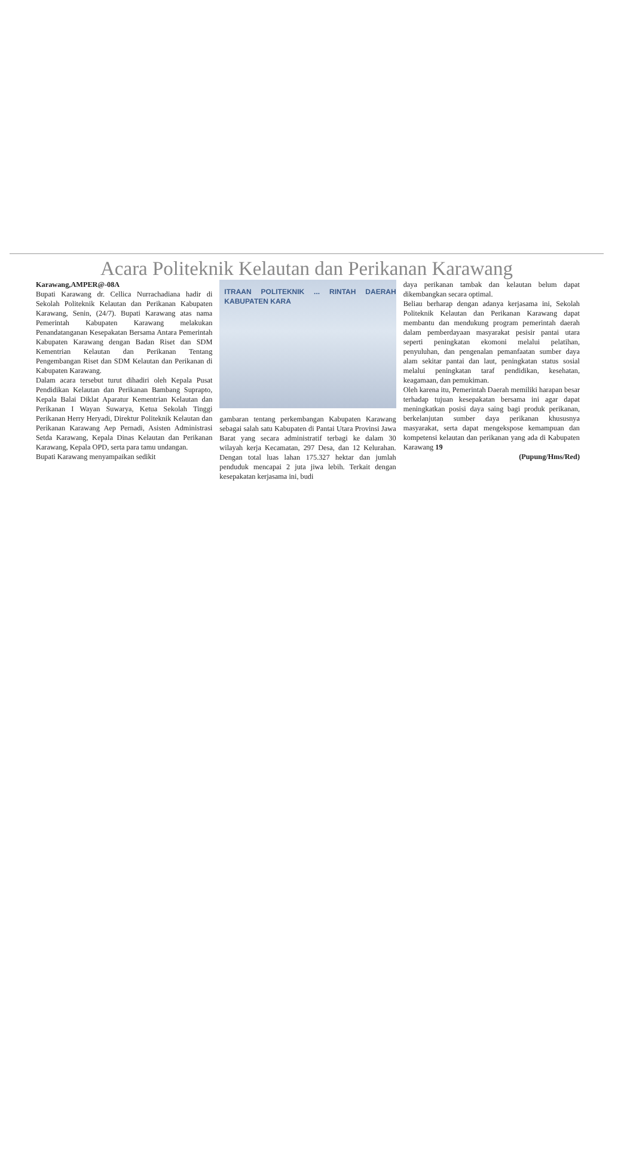Acara Politeknik Kelautan dan Perikanan Karawang
Karawang,AMPER@-08A
Bupati Karawang dr. Cellica Nurrachadiana hadir di Sekolah Politeknik Kelautan dan Perikanan Kabupaten Karawang, Senin, (24/7). Bupati Karawang atas nama Pemerintah Kabupaten Karawang melakukan Penandatanganan Kesepakatan Bersama Antara Pemerintah Kabupaten Karawang dengan Badan Riset dan SDM Kementrian Kelautan dan Perikanan Tentang Pengembangan Riset dan SDM Kelautan dan Perikanan di Kabupaten Karawang.
Dalam acara tersebut turut dihadiri oleh Kepala Pusat Pendidikan Kelautan dan Perikanan Bambang Suprapto, Kepala Balai Diklat Aparatur Kementrian Kelautan dan Perikanan I Wayan Suwarya, Ketua Sekolah Tinggi Perikanan Herry Heryadi, Direktur Politeknik Kelautan dan Perikanan Karawang Aep Pernadi, Asisten Administrasi Setda Karawang, Kepala Dinas Kelautan dan Perikanan Karawang, Kepala OPD, serta para tamu undangan.
Bupati Karawang menyampaikan sedikit
ITRAAN POLITEKNIK ... RINTAH DAERAH KABUPATEN KARA
gambaran tentang perkembangan Kabupaten Karawang sebagai salah satu Kabupaten di Pantai Utara Provinsi Jawa Barat yang secara administratif terbagi ke dalam 30 wilayah kerja Kecamatan, 297 Desa, dan 12 Kelurahan. Dengan total luas lahan 175.327 hektar dan jumlah penduduk mencapai 2 juta jiwa lebih. Terkait dengan kesepakatan kerjasama ini, budi
daya perikanan tambak dan kelautan belum dapat dikembangkan secara optimal.
Beliau berharap dengan adanya kerjasama ini, Sekolah Politeknik Kelautan dan Perikanan Karawang dapat membantu dan mendukung program pemerintah daerah dalam pemberdayaan masyarakat pesisir pantai utara seperti peningkatan ekomoni melalui pelatihan, penyuluhan, dan pengenalan pemanfaatan sumber daya alam sekitar pantai dan laut, peningkatan status sosial melalui peningkatan taraf pendidikan, kesehatan, keagamaan, dan pemukiman.
Oleh karena itu, Pemerintah Daerah memiliki harapan besar terhadap tujuan kesepakatan bersama ini agar dapat meningkatkan posisi daya saing bagi produk perikanan, berkelanjutan sumber daya perikanan khususnya masyarakat, serta dapat mengekspose kemampuan dan kompetensi kelautan dan perikanan yang ada di Kabupaten Karawang 19
(Pupung/Hms/Red)